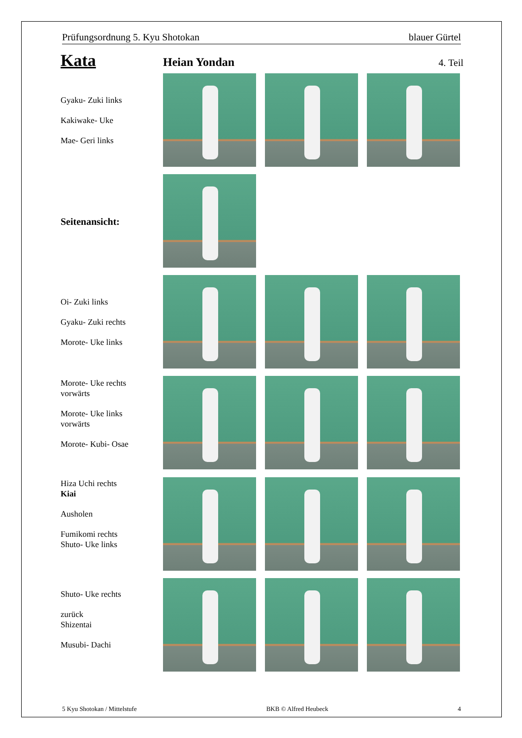Prüfungsordnung 5. Kyu Shotokan blauer Gürtel
Kata Heian Yondan 4. Teil
Gyaku- Zuki links
Kakiwake- Uke
Mae- Geri links
Seitenansicht:
Oi- Zuki links
Gyaku- Zuki rechts
Morote- Uke links
Morote- Uke rechts
vorwärts
Morote- Uke links
vorwärts
Morote- Kubi- Osae
Hiza Uchi rechts
Kiai
Ausholen
Fumikomi rechts
Shuto- Uke links
Shuto- Uke rechts
zurück
Shizentai
Musubi- Dachi
5 Kyu Shotokan / Mittelstufe BKB © Alfred Heubeck 4